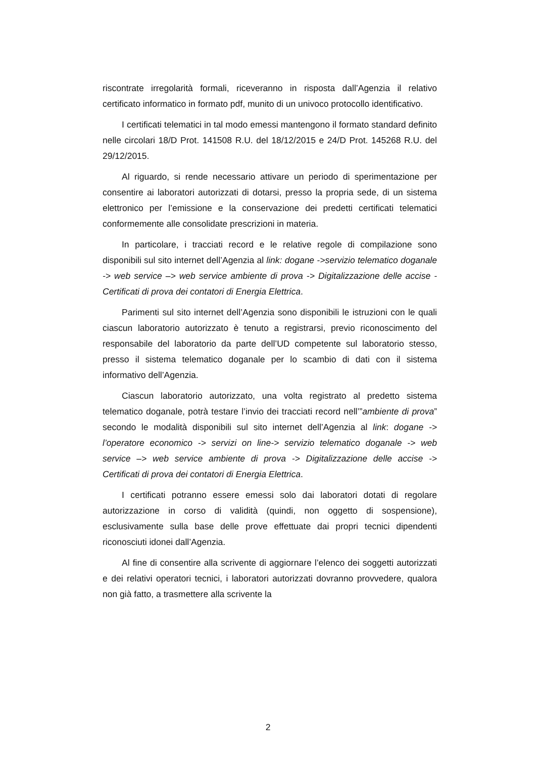riscontrate irregolarità formali, riceveranno in risposta dall’Agenzia il relativo certificato informatico in formato pdf, munito di un univoco protocollo identificativo.
I certificati telematici in tal modo emessi mantengono il formato standard definito nelle circolari 18/D Prot. 141508 R.U. del 18/12/2015 e 24/D Prot. 145268 R.U. del 29/12/2015.
Al riguardo, si rende necessario attivare un periodo di sperimentazione per consentire ai laboratori autorizzati di dotarsi, presso la propria sede, di un sistema elettronico per l’emissione e la conservazione dei predetti certificati telematici conformemente alle consolidate prescrizioni in materia.
In particolare, i tracciati record e le relative regole di compilazione sono disponibili sul sito internet dell’Agenzia al link: dogane ->servizio telematico doganale -> web service –> web service ambiente di prova -> Digitalizzazione delle accise - Certificati di prova dei contatori di Energia Elettrica.
Parimenti sul sito internet dell’Agenzia sono disponibili le istruzioni con le quali ciascun laboratorio autorizzato è tenuto a registrarsi, previo riconoscimento del responsabile del laboratorio da parte dell’UD competente sul laboratorio stesso, presso il sistema telematico doganale per lo scambio di dati con il sistema informativo dell’Agenzia.
Ciascun laboratorio autorizzato, una volta registrato al predetto sistema telematico doganale, potrà testare l’invio dei tracciati record nell’”ambiente di prova” secondo le modalità disponibili sul sito internet dell’Agenzia al link: dogane -> l’operatore economico -> servizi on line-> servizio telematico doganale -> web service –> web service ambiente di prova -> Digitalizzazione delle accise -> Certificati di prova dei contatori di Energia Elettrica.
I certificati potranno essere emessi solo dai laboratori dotati di regolare autorizzazione in corso di validità (quindi, non oggetto di sospensione), esclusivamente sulla base delle prove effettuate dai propri tecnici dipendenti riconosciuti idonei dall’Agenzia.
Al fine di consentire alla scrivente di aggiornare l’elenco dei soggetti autorizzati e dei relativi operatori tecnici, i laboratori autorizzati dovranno provvedere, qualora non già fatto, a trasmettere alla scrivente la
2